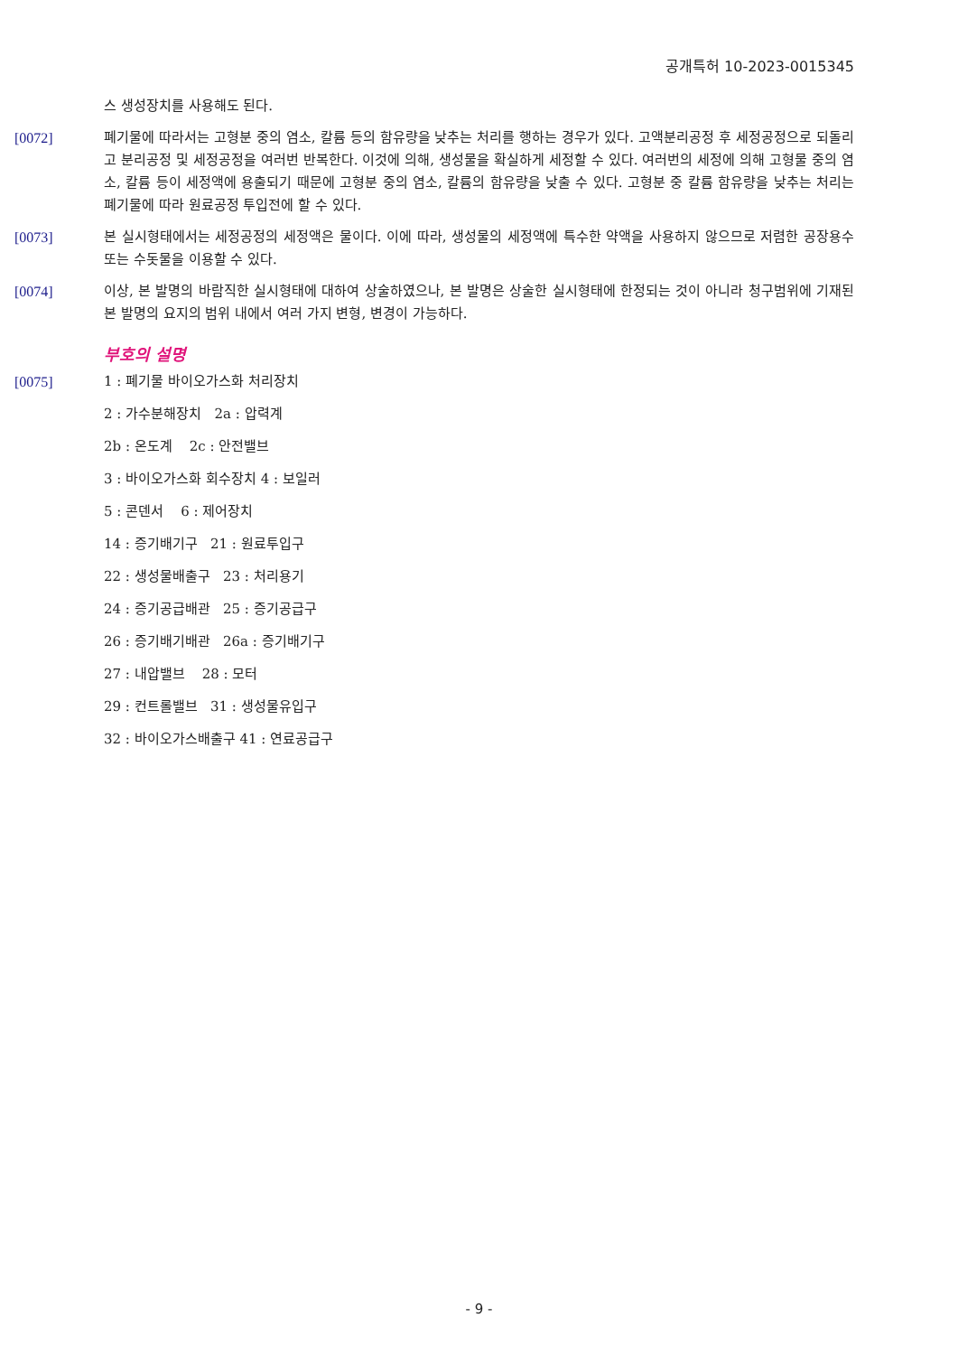공개특허 10-2023-0015345
스 생성장치를 사용해도 된다.
[0072] 폐기물에 따라서는 고형분 중의 염소, 칼륨 등의 함유량을 낮추는 처리를 행하는 경우가 있다. 고액분리공정 후 세정공정으로 되돌리고 분리공정 및 세정공정을 여러번 반복한다. 이것에 의해, 생성물을 확실하게 세정할 수 있다. 여러번의 세정에 의해 고형물 중의 염소, 칼륨 등이 세정액에 용출되기 때문에 고형분 중의 염소, 칼륨의 함유량을 낮출 수 있다. 고형분 중 칼륨 함유량을 낮추는 처리는 폐기물에 따라 원료공정 투입전에 할 수 있다.
[0073] 본 실시형태에서는 세정공정의 세정액은 물이다. 이에 따라, 생성물의 세정액에 특수한 약액을 사용하지 않으므로 저렴한 공장용수 또는 수돗물을 이용할 수 있다.
[0074] 이상, 본 발명의 바람직한 실시형태에 대하여 상술하였으나, 본 발명은 상술한 실시형태에 한정되는 것이 아니라 청구범위에 기재된 본 발명의 요지의 범위 내에서 여러 가지 변형, 변경이 가능하다.
부호의 설명
[0075] 1 : 폐기물 바이오가스화 처리장치
2 : 가수분해장치 2a : 압력계
2b : 온도계 2c : 안전밸브
3 : 바이오가스화 회수장치 4 : 보일러
5 : 콘덴서 6 : 제어장치
14 : 증기배기구 21 : 원료투입구
22 : 생성물배출구 23 : 처리용기
24 : 증기공급배관 25 : 증기공급구
26 : 증기배기배관 26a : 증기배기구
27 : 내압밸브 28 : 모터
29 : 컨트롤밸브 31 : 생성물유입구
32 : 바이오가스배출구 41 : 연료공급구
- 9 -